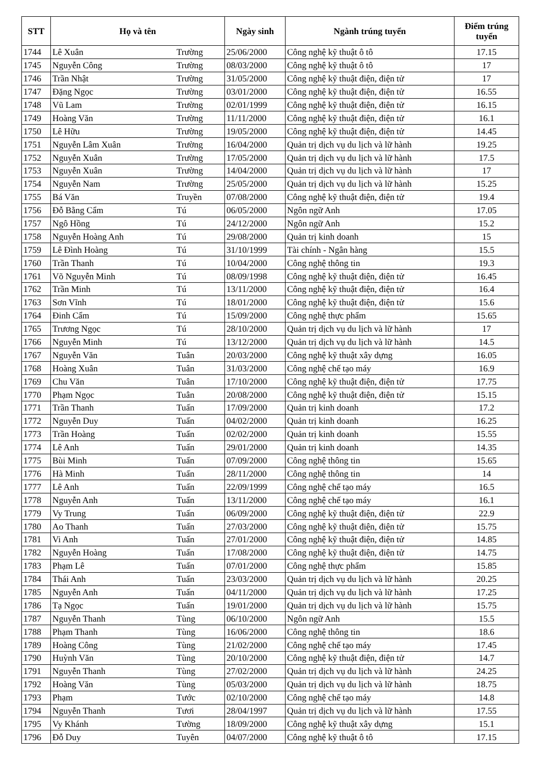| STT | Họ và tên | | Ngày sinh | Ngành trúng tuyển | Điểm trúng tuyển |
| --- | --- | --- | --- | --- | --- |
| 1744 | Lê Xuân | Trường | 25/06/2000 | Công nghệ kỹ thuật ô tô | 17.15 |
| 1745 | Nguyễn Công | Trường | 08/03/2000 | Công nghệ kỹ thuật ô tô | 17 |
| 1746 | Trần Nhật | Trường | 31/05/2000 | Công nghệ kỹ thuật điện, điện tử | 17 |
| 1747 | Đặng Ngọc | Trường | 03/01/2000 | Công nghệ kỹ thuật điện, điện tử | 16.55 |
| 1748 | Vũ Lam | Trường | 02/01/1999 | Công nghệ kỹ thuật điện, điện tử | 16.15 |
| 1749 | Hoàng Văn | Trường | 11/11/2000 | Công nghệ kỹ thuật điện, điện tử | 16.1 |
| 1750 | Lê Hữu | Trường | 19/05/2000 | Công nghệ kỹ thuật điện, điện tử | 14.45 |
| 1751 | Nguyễn Lâm Xuân | Trường | 16/04/2000 | Quản trị dịch vụ du lịch và lữ hành | 19.25 |
| 1752 | Nguyễn Xuân | Trường | 17/05/2000 | Quản trị dịch vụ du lịch và lữ hành | 17.5 |
| 1753 | Nguyễn Xuân | Trường | 14/04/2000 | Quản trị dịch vụ du lịch và lữ hành | 17 |
| 1754 | Nguyễn Nam | Trường | 25/05/2000 | Quản trị dịch vụ du lịch và lữ hành | 15.25 |
| 1755 | Bá Văn | Truyền | 07/08/2000 | Công nghệ kỹ thuật điện, điện tử | 19.4 |
| 1756 | Đỗ Bằng Cẩm | Tú | 06/05/2000 | Ngôn ngữ Anh | 17.05 |
| 1757 | Ngô Hồng | Tú | 24/12/2000 | Ngôn ngữ Anh | 15.2 |
| 1758 | Nguyễn Hoàng Anh | Tú | 29/08/2000 | Quản trị kinh doanh | 15 |
| 1759 | Lê Đình Hoàng | Tú | 31/10/1999 | Tài chính - Ngân hàng | 15.5 |
| 1760 | Trần Thanh | Tú | 10/04/2000 | Công nghệ thông tin | 19.3 |
| 1761 | Võ Nguyễn Minh | Tú | 08/09/1998 | Công nghệ kỹ thuật điện, điện tử | 16.45 |
| 1762 | Trần Minh | Tú | 13/11/2000 | Công nghệ kỹ thuật điện, điện tử | 16.4 |
| 1763 | Sơn Vĩnh | Tú | 18/01/2000 | Công nghệ kỹ thuật điện, điện tử | 15.6 |
| 1764 | Đinh Cẩm | Tú | 15/09/2000 | Công nghệ thực phẩm | 15.65 |
| 1765 | Trương Ngọc | Tú | 28/10/2000 | Quản trị dịch vụ du lịch và lữ hành | 17 |
| 1766 | Nguyễn Minh | Tú | 13/12/2000 | Quản trị dịch vụ du lịch và lữ hành | 14.5 |
| 1767 | Nguyễn Văn | Tuân | 20/03/2000 | Công nghệ kỹ thuật xây dựng | 16.05 |
| 1768 | Hoàng Xuân | Tuân | 31/03/2000 | Công nghệ chế tạo máy | 16.9 |
| 1769 | Chu Văn | Tuân | 17/10/2000 | Công nghệ kỹ thuật điện, điện tử | 17.75 |
| 1770 | Phạm Ngọc | Tuân | 20/08/2000 | Công nghệ kỹ thuật điện, điện tử | 15.15 |
| 1771 | Trần Thanh | Tuấn | 17/09/2000 | Quản trị kinh doanh | 17.2 |
| 1772 | Nguyễn Duy | Tuấn | 04/02/2000 | Quản trị kinh doanh | 16.25 |
| 1773 | Trần Hoàng | Tuấn | 02/02/2000 | Quản trị kinh doanh | 15.55 |
| 1774 | Lê Anh | Tuấn | 29/01/2000 | Quản trị kinh doanh | 14.35 |
| 1775 | Bùi Minh | Tuấn | 07/09/2000 | Công nghệ thông tin | 15.65 |
| 1776 | Hà Minh | Tuấn | 28/11/2000 | Công nghệ thông tin | 14 |
| 1777 | Lê Anh | Tuấn | 22/09/1999 | Công nghệ chế tạo máy | 16.5 |
| 1778 | Nguyễn Anh | Tuấn | 13/11/2000 | Công nghệ chế tạo máy | 16.1 |
| 1779 | Vy Trung | Tuấn | 06/09/2000 | Công nghệ kỹ thuật điện, điện tử | 22.9 |
| 1780 | Ao Thanh | Tuấn | 27/03/2000 | Công nghệ kỹ thuật điện, điện tử | 15.75 |
| 1781 | Vi Anh | Tuấn | 27/01/2000 | Công nghệ kỹ thuật điện, điện tử | 14.85 |
| 1782 | Nguyễn Hoàng | Tuấn | 17/08/2000 | Công nghệ kỹ thuật điện, điện tử | 14.75 |
| 1783 | Phạm Lê | Tuấn | 07/01/2000 | Công nghệ thực phẩm | 15.85 |
| 1784 | Thái Anh | Tuấn | 23/03/2000 | Quản trị dịch vụ du lịch và lữ hành | 20.25 |
| 1785 | Nguyễn Anh | Tuấn | 04/11/2000 | Quản trị dịch vụ du lịch và lữ hành | 17.25 |
| 1786 | Tạ Ngọc | Tuấn | 19/01/2000 | Quản trị dịch vụ du lịch và lữ hành | 15.75 |
| 1787 | Nguyễn Thanh | Tùng | 06/10/2000 | Ngôn ngữ Anh | 15.5 |
| 1788 | Phạm Thanh | Tùng | 16/06/2000 | Công nghệ thông tin | 18.6 |
| 1789 | Hoàng Công | Tùng | 21/02/2000 | Công nghệ chế tạo máy | 17.45 |
| 1790 | Huỳnh Văn | Tùng | 20/10/2000 | Công nghệ kỹ thuật điện, điện tử | 14.7 |
| 1791 | Nguyễn Thanh | Tùng | 27/02/2000 | Quản trị dịch vụ du lịch và lữ hành | 24.25 |
| 1792 | Hoàng Văn | Tùng | 05/03/2000 | Quản trị dịch vụ du lịch và lữ hành | 18.75 |
| 1793 | Phạm | Tước | 02/10/2000 | Công nghệ chế tạo máy | 14.8 |
| 1794 | Nguyễn Thanh | Tươi | 28/04/1997 | Quản trị dịch vụ du lịch và lữ hành | 17.55 |
| 1795 | Vy Khánh | Tường | 18/09/2000 | Công nghệ kỹ thuật xây dựng | 15.1 |
| 1796 | Đỗ Duy | Tuyên | 04/07/2000 | Công nghệ kỹ thuật ô tô | 17.15 |